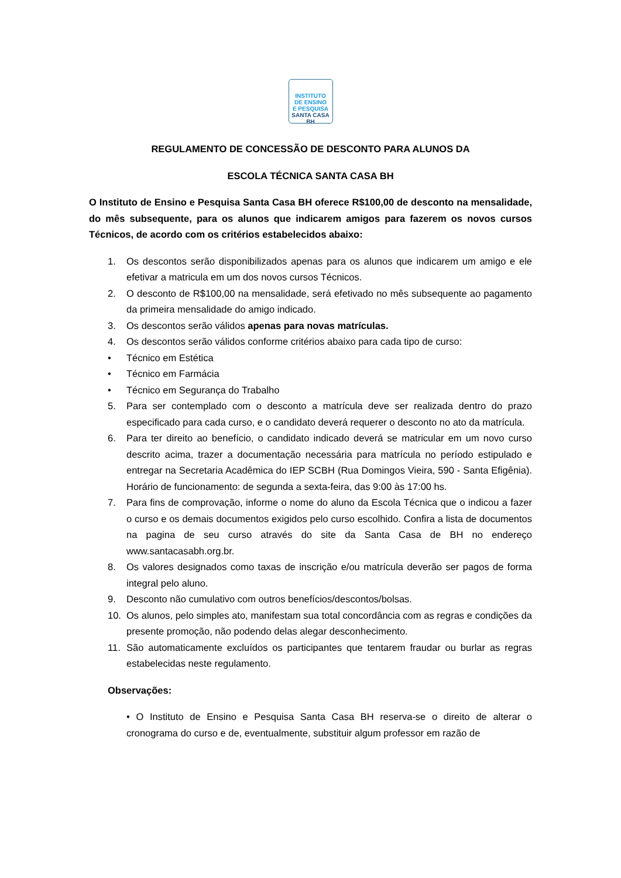INSTITUTO
DE ENSINO
E PESQUISA
SANTA CASA BH
REGULAMENTO DE CONCESSÃO DE DESCONTO PARA ALUNOS DA
ESCOLA TÉCNICA SANTA CASA BH
O Instituto de Ensino e Pesquisa Santa Casa BH oferece R$100,00 de desconto na mensalidade, do mês subsequente, para os alunos que indicarem amigos para fazerem os novos cursos Técnicos, de acordo com os critérios estabelecidos abaixo:
1. Os descontos serão disponibilizados apenas para os alunos que indicarem um amigo e ele efetivar a matricula em um dos novos cursos Técnicos.
2. O desconto de R$100,00 na mensalidade, será efetivado no mês subsequente ao pagamento da primeira mensalidade do amigo indicado.
3. Os descontos serão válidos apenas para novas matrículas.
4. Os descontos serão válidos conforme critérios abaixo para cada tipo de curso:
• Técnico em Estética
• Técnico em Farmácia
• Técnico em Segurança do Trabalho
5. Para ser contemplado com o desconto a matrícula deve ser realizada dentro do prazo especificado para cada curso, e o candidato deverá requerer o desconto no ato da matrícula.
6. Para ter direito ao benefício, o candidato indicado deverá se matricular em um novo curso descrito acima, trazer a documentação necessária para matrícula no período estipulado e entregar na Secretaria Acadêmica do IEP SCBH (Rua Domingos Vieira, 590 - Santa Efigênia). Horário de funcionamento: de segunda a sexta-feira, das 9:00 às 17:00 hs.
7. Para fins de comprovação, informe o nome do aluno da Escola Técnica que o indicou a fazer o curso e os demais documentos exigidos pelo curso escolhido. Confira a lista de documentos na pagina de seu curso através do site da Santa Casa de BH no endereço www.santacasabh.org.br.
8. Os valores designados como taxas de inscrição e/ou matrícula deverão ser pagos de forma integral pelo aluno.
9. Desconto não cumulativo com outros benefícios/descontos/bolsas.
10. Os alunos, pelo simples ato, manifestam sua total concordância com as regras e condições da presente promoção, não podendo delas alegar desconhecimento.
11. São automaticamente excluídos os participantes que tentarem fraudar ou burlar as regras estabelecidas neste regulamento.
Observações:
• O Instituto de Ensino e Pesquisa Santa Casa BH reserva-se o direito de alterar o cronograma do curso e de, eventualmente, substituir algum professor em razão de